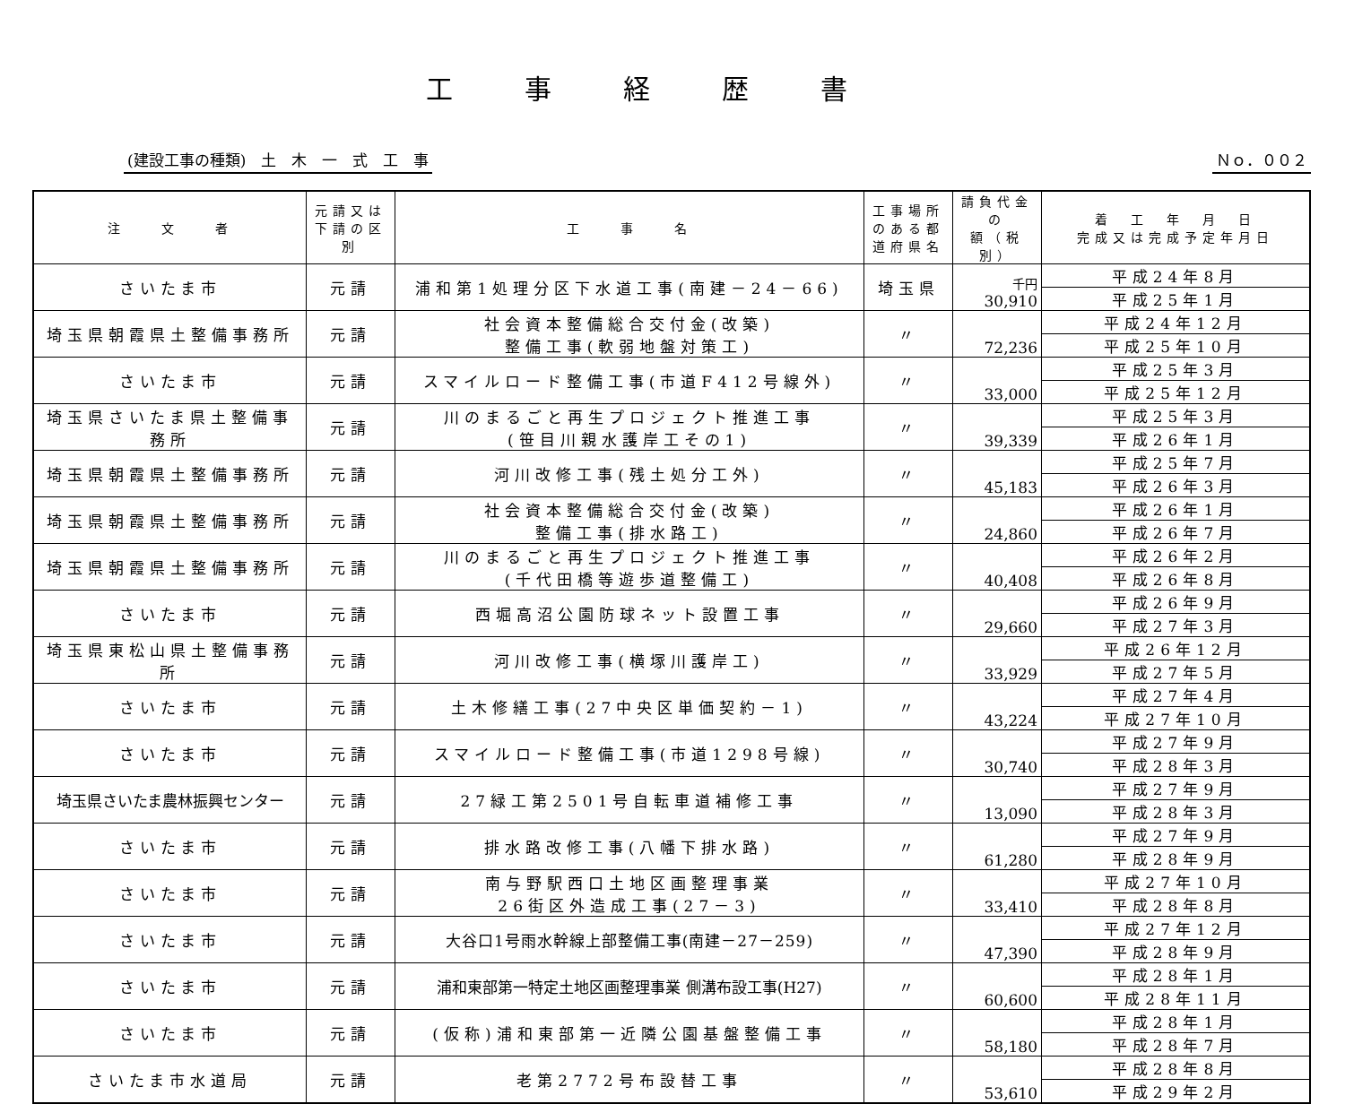工事経歴書
(建設工事の種類)　土　木　一　式　工　事 Ｎｏ．００２
| 注 文 者 | 元請又は 下請の区別 | 工 事 名 | 工事場所のある都道府県名 | 請負代金の 額（税別） | 着 工 年 月 日 完成又は完成予定年月日 |
| --- | --- | --- | --- | --- | --- |
| さいたま市 | 元請 | 浦和第1処理分区下水道工事(南建－24－66) | 埼玉県 | 千円 30,910 | 平成24年8月 |
| | | | | | 平成25年1月 |
| 埼玉県朝霞県土整備事務所 | 元請 | 社会資本整備総合交付金(改築) 整備工事(軟弱地盤対策工) | 〃 | 72,236 | 平成24年12月 |
| | | | | | 平成25年10月 |
| さいたま市 | 元請 | スマイルロード整備工事(市道F412号線外) | 〃 | 33,000 | 平成25年3月 |
| | | | | | 平成25年12月 |
| 埼玉県さいたま県土整備事務所 | 元請 | 川のまるごと再生プロジェクト推進工事 (笹目川親水護岸工その1) | 〃 | 39,339 | 平成25年3月 |
| | | | | | 平成26年1月 |
| 埼玉県朝霞県土整備事務所 | 元請 | 河川改修工事(残土処分工外) | 〃 | 45,183 | 平成25年7月 |
| | | | | | 平成26年3月 |
| 埼玉県朝霞県土整備事務所 | 元請 | 社会資本整備総合交付金(改築) 整備工事(排水路工) | 〃 | 24,860 | 平成26年1月 |
| | | | | | 平成26年7月 |
| 埼玉県朝霞県土整備事務所 | 元請 | 川のまるごと再生プロジェクト推進工事 (千代田橋等遊歩道整備工) | 〃 | 40,408 | 平成26年2月 |
| | | | | | 平成26年8月 |
| さいたま市 | 元請 | 西堀高沼公園防球ネット設置工事 | 〃 | 29,660 | 平成26年9月 |
| | | | | | 平成27年3月 |
| 埼玉県東松山県土整備事務所 | 元請 | 河川改修工事(横塚川護岸工) | 〃 | 33,929 | 平成26年12月 |
| | | | | | 平成27年5月 |
| さいたま市 | 元請 | 土木修繕工事(27中央区単価契約－1) | 〃 | 43,224 | 平成27年4月 |
| | | | | | 平成27年10月 |
| さいたま市 | 元請 | スマイルロード整備工事(市道1298号線) | 〃 | 30,740 | 平成27年9月 |
| | | | | | 平成28年3月 |
| 埼玉県さいたま農林振興センター | 元請 | 27緑工第2501号自転車道補修工事 | 〃 | 13,090 | 平成27年9月 |
| | | | | | 平成28年3月 |
| さいたま市 | 元請 | 排水路改修工事(八幡下排水路) | 〃 | 61,280 | 平成27年9月 |
| | | | | | 平成28年9月 |
| さいたま市 | 元請 | 南与野駅西口土地区画整理事業 26街区外造成工事(27－3) | 〃 | 33,410 | 平成27年10月 |
| | | | | | 平成28年8月 |
| さいたま市 | 元請 | 大谷口1号雨水幹線上部整備工事(南建－27－259) | 〃 | 47,390 | 平成27年12月 |
| | | | | | 平成28年9月 |
| さいたま市 | 元請 | 浦和東部第一特定土地区画整理事業 側溝布設工事(H27) | 〃 | 60,600 | 平成28年1月 |
| | | | | | 平成28年11月 |
| さいたま市 | 元請 | (仮称)浦和東部第一近隣公園基盤整備工事 | 〃 | 58,180 | 平成28年1月 |
| | | | | | 平成28年7月 |
| さいたま市水道局 | 元請 | 老第2772号布設替工事 | 〃 | 53,610 | 平成28年8月 |
| | | | | | 平成29年2月 |